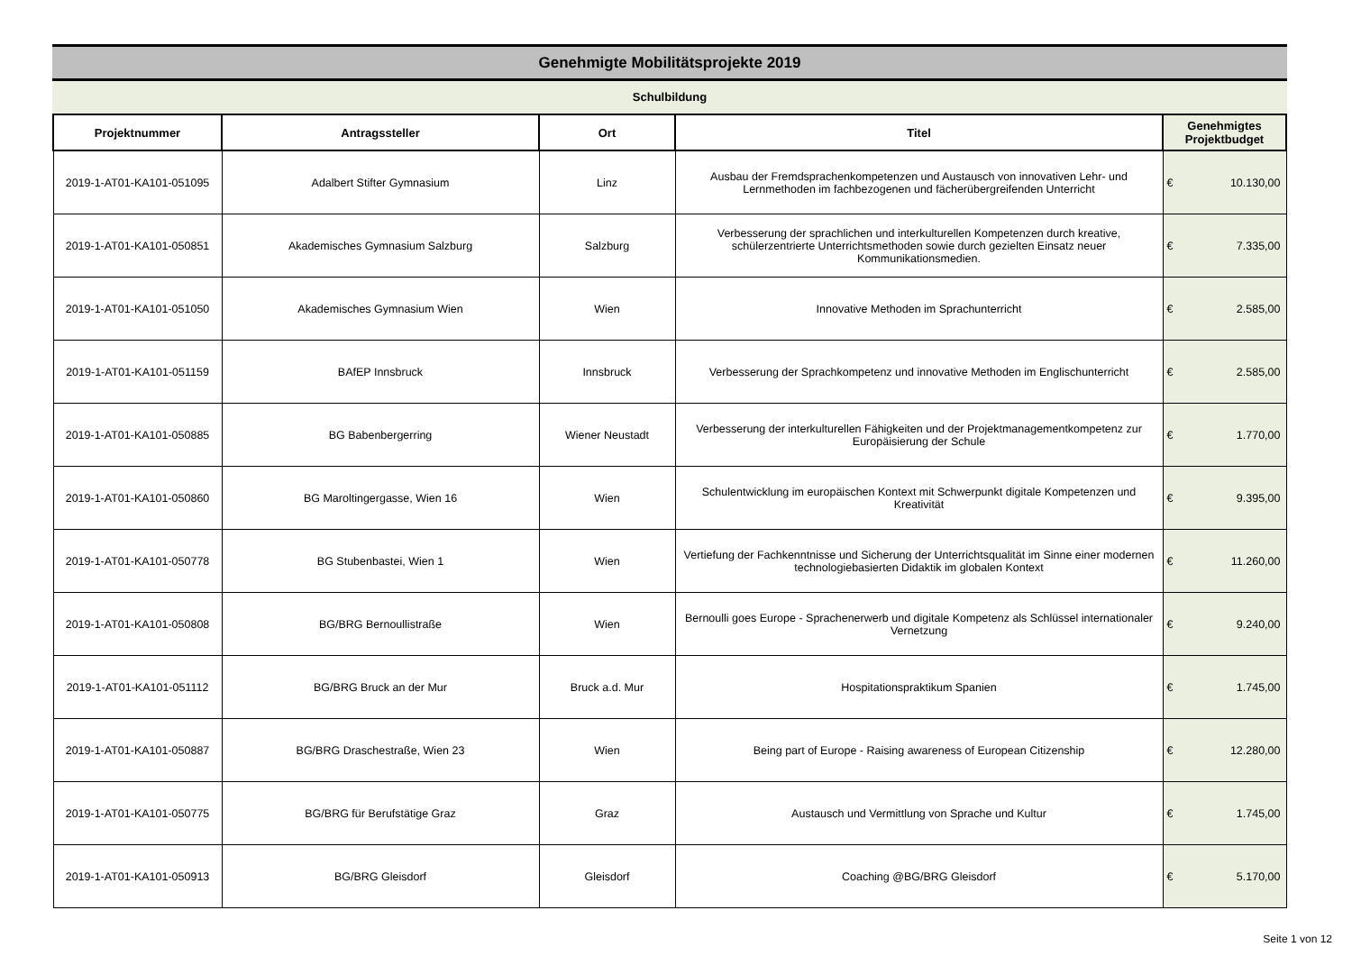Genehmigte Mobilitätsprojekte 2019
Schulbildung
| Projektnummer | Antragssteller | Ort | Titel | Genehmigtes Projektbudget |
| --- | --- | --- | --- | --- |
| 2019-1-AT01-KA101-051095 | Adalbert Stifter Gymnasium | Linz | Ausbau der Fremdsprachenkompetenzen und Austausch von innovativen Lehr- und Lernmethoden im fachbezogenen und fächerübergreifenden Unterricht | € 10.130,00 |
| 2019-1-AT01-KA101-050851 | Akademisches Gymnasium Salzburg | Salzburg | Verbesserung der sprachlichen und interkulturellen Kompetenzen durch kreative, schülerzentrierte Unterrichtsmethoden sowie durch gezielten Einsatz neuer Kommunikationsmedien. | € 7.335,00 |
| 2019-1-AT01-KA101-051050 | Akademisches Gymnasium Wien | Wien | Innovative Methoden im Sprachunterricht | € 2.585,00 |
| 2019-1-AT01-KA101-051159 | BAfEP Innsbruck | Innsbruck | Verbesserung der Sprachkompetenz und innovative Methoden im Englischunterricht | € 2.585,00 |
| 2019-1-AT01-KA101-050885 | BG Babenbergerring | Wiener Neustadt | Verbesserung der interkulturellen Fähigkeiten und der Projektmanagementkompetenz zur Europäisierung der Schule | € 1.770,00 |
| 2019-1-AT01-KA101-050860 | BG Maroltingergasse, Wien 16 | Wien | Schulentwicklung im europäischen Kontext mit Schwerpunkt digitale Kompetenzen und Kreativität | € 9.395,00 |
| 2019-1-AT01-KA101-050778 | BG Stubenbastei, Wien 1 | Wien | Vertiefung der Fachkenntnisse und Sicherung der Unterrichtsqualität im Sinne einer modernen technologiebasierten Didaktik im globalen Kontext | € 11.260,00 |
| 2019-1-AT01-KA101-050808 | BG/BRG Bernoullistraße | Wien | Bernoulli goes Europe - Sprachenerwerb und digitale Kompetenz als Schlüssel internationaler Vernetzung | € 9.240,00 |
| 2019-1-AT01-KA101-051112 | BG/BRG Bruck an der Mur | Bruck a.d. Mur | Hospitationspraktikum Spanien | € 1.745,00 |
| 2019-1-AT01-KA101-050887 | BG/BRG Draschestraße, Wien 23 | Wien | Being part of Europe - Raising awareness of European Citizenship | € 12.280,00 |
| 2019-1-AT01-KA101-050775 | BG/BRG für Berufstätige Graz | Graz | Austausch und Vermittlung von Sprache und Kultur | € 1.745,00 |
| 2019-1-AT01-KA101-050913 | BG/BRG Gleisdorf | Gleisdorf | Coaching @BG/BRG Gleisdorf | € 5.170,00 |
Seite 1 von 12